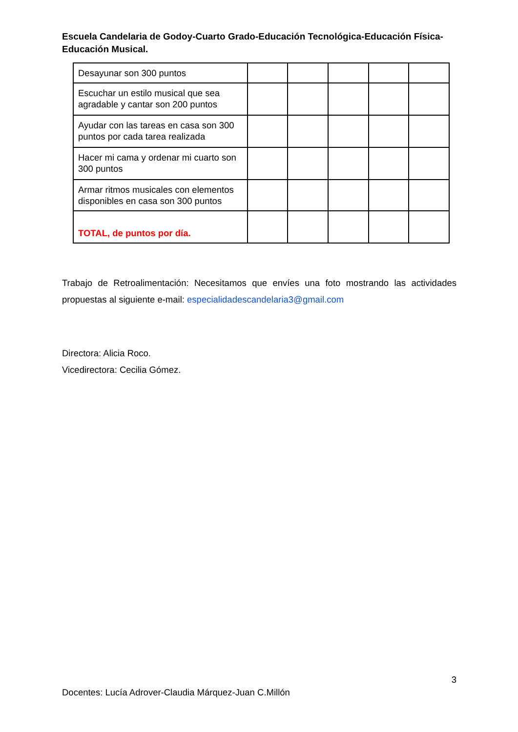Escuela Candelaria de Godoy-Cuarto Grado-Educación Tecnológica-Educación Física-Educación Musical.
| Desayunar son 300 puntos | | | | | |
| Escuchar un estilo musical que sea agradable y cantar son 200 puntos | | | | | |
| Ayudar con las tareas en casa son 300 puntos por cada tarea realizada | | | | | |
| Hacer mi cama y ordenar mi cuarto son 300 puntos | | | | | |
| Armar ritmos musicales con elementos disponibles en casa son 300 puntos | | | | | |
| TOTAL, de puntos por día. | | | | | |
Trabajo de Retroalimentación: Necesitamos que envíes una foto mostrando las actividades propuestas al siguiente e-mail: especialidadescandelaria3@gmail.com
Directora: Alicia Roco.
Vicedirectora: Cecilia Gómez.
3
Docentes: Lucía Adrover-Claudia Márquez-Juan C.Millón